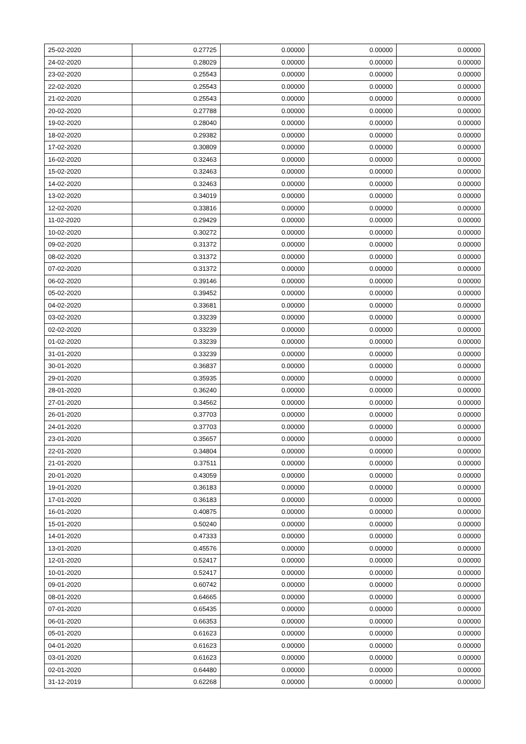| 25-02-2020 | 0.27725 | 0.00000 | 0.00000 | 0.00000 |
| 24-02-2020 | 0.28029 | 0.00000 | 0.00000 | 0.00000 |
| 23-02-2020 | 0.25543 | 0.00000 | 0.00000 | 0.00000 |
| 22-02-2020 | 0.25543 | 0.00000 | 0.00000 | 0.00000 |
| 21-02-2020 | 0.25543 | 0.00000 | 0.00000 | 0.00000 |
| 20-02-2020 | 0.27788 | 0.00000 | 0.00000 | 0.00000 |
| 19-02-2020 | 0.28040 | 0.00000 | 0.00000 | 0.00000 |
| 18-02-2020 | 0.29382 | 0.00000 | 0.00000 | 0.00000 |
| 17-02-2020 | 0.30809 | 0.00000 | 0.00000 | 0.00000 |
| 16-02-2020 | 0.32463 | 0.00000 | 0.00000 | 0.00000 |
| 15-02-2020 | 0.32463 | 0.00000 | 0.00000 | 0.00000 |
| 14-02-2020 | 0.32463 | 0.00000 | 0.00000 | 0.00000 |
| 13-02-2020 | 0.34019 | 0.00000 | 0.00000 | 0.00000 |
| 12-02-2020 | 0.33816 | 0.00000 | 0.00000 | 0.00000 |
| 11-02-2020 | 0.29429 | 0.00000 | 0.00000 | 0.00000 |
| 10-02-2020 | 0.30272 | 0.00000 | 0.00000 | 0.00000 |
| 09-02-2020 | 0.31372 | 0.00000 | 0.00000 | 0.00000 |
| 08-02-2020 | 0.31372 | 0.00000 | 0.00000 | 0.00000 |
| 07-02-2020 | 0.31372 | 0.00000 | 0.00000 | 0.00000 |
| 06-02-2020 | 0.39146 | 0.00000 | 0.00000 | 0.00000 |
| 05-02-2020 | 0.39452 | 0.00000 | 0.00000 | 0.00000 |
| 04-02-2020 | 0.33681 | 0.00000 | 0.00000 | 0.00000 |
| 03-02-2020 | 0.33239 | 0.00000 | 0.00000 | 0.00000 |
| 02-02-2020 | 0.33239 | 0.00000 | 0.00000 | 0.00000 |
| 01-02-2020 | 0.33239 | 0.00000 | 0.00000 | 0.00000 |
| 31-01-2020 | 0.33239 | 0.00000 | 0.00000 | 0.00000 |
| 30-01-2020 | 0.36837 | 0.00000 | 0.00000 | 0.00000 |
| 29-01-2020 | 0.35935 | 0.00000 | 0.00000 | 0.00000 |
| 28-01-2020 | 0.36240 | 0.00000 | 0.00000 | 0.00000 |
| 27-01-2020 | 0.34562 | 0.00000 | 0.00000 | 0.00000 |
| 26-01-2020 | 0.37703 | 0.00000 | 0.00000 | 0.00000 |
| 24-01-2020 | 0.37703 | 0.00000 | 0.00000 | 0.00000 |
| 23-01-2020 | 0.35657 | 0.00000 | 0.00000 | 0.00000 |
| 22-01-2020 | 0.34804 | 0.00000 | 0.00000 | 0.00000 |
| 21-01-2020 | 0.37511 | 0.00000 | 0.00000 | 0.00000 |
| 20-01-2020 | 0.43059 | 0.00000 | 0.00000 | 0.00000 |
| 19-01-2020 | 0.36183 | 0.00000 | 0.00000 | 0.00000 |
| 17-01-2020 | 0.36183 | 0.00000 | 0.00000 | 0.00000 |
| 16-01-2020 | 0.40875 | 0.00000 | 0.00000 | 0.00000 |
| 15-01-2020 | 0.50240 | 0.00000 | 0.00000 | 0.00000 |
| 14-01-2020 | 0.47333 | 0.00000 | 0.00000 | 0.00000 |
| 13-01-2020 | 0.45576 | 0.00000 | 0.00000 | 0.00000 |
| 12-01-2020 | 0.52417 | 0.00000 | 0.00000 | 0.00000 |
| 10-01-2020 | 0.52417 | 0.00000 | 0.00000 | 0.00000 |
| 09-01-2020 | 0.60742 | 0.00000 | 0.00000 | 0.00000 |
| 08-01-2020 | 0.64665 | 0.00000 | 0.00000 | 0.00000 |
| 07-01-2020 | 0.65435 | 0.00000 | 0.00000 | 0.00000 |
| 06-01-2020 | 0.66353 | 0.00000 | 0.00000 | 0.00000 |
| 05-01-2020 | 0.61623 | 0.00000 | 0.00000 | 0.00000 |
| 04-01-2020 | 0.61623 | 0.00000 | 0.00000 | 0.00000 |
| 03-01-2020 | 0.61623 | 0.00000 | 0.00000 | 0.00000 |
| 02-01-2020 | 0.64480 | 0.00000 | 0.00000 | 0.00000 |
| 31-12-2019 | 0.62268 | 0.00000 | 0.00000 | 0.00000 |